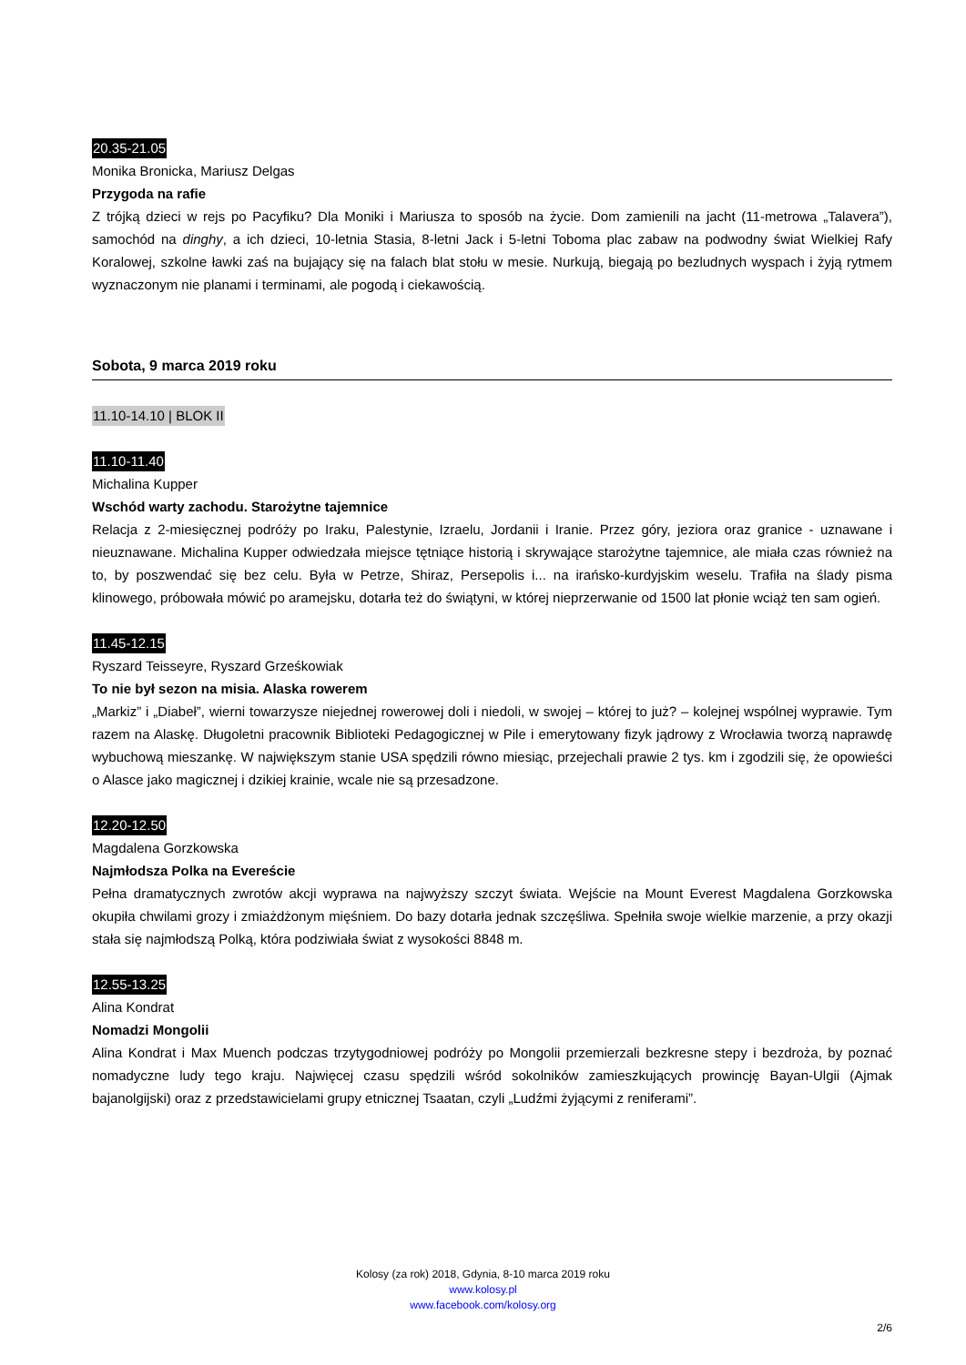20.35-21.05
Monika Bronicka, Mariusz Delgas
Przygoda na rafie
Z trójką dzieci w rejs po Pacyfiku? Dla Moniki i Mariusza to sposób na życie. Dom zamienili na jacht (11-metrowa „Talavera”), samochód na dinghy, a ich dzieci, 10-letnia Stasia, 8-letni Jack i 5-letni Toboma plac zabaw na podwodny świat Wielkiej Rafy Koralowej, szkolne ławki zaś na bujający się na falach blat stołu w mesie. Nurkują, biegają po bezludnych wyspach i żyją rytmem wyznaczonym nie planami i terminami, ale pogodą i ciekawością.
Sobota, 9 marca 2019 roku
11.10-14.10 | BLOK II
11.10-11.40
Michalina Kupper
Wschód warty zachodu. Starożytne tajemnice
Relacja z 2-miesięcznej podróży po Iraku, Palestynie, Izraelu, Jordanii i Iranie. Przez góry, jeziora oraz granice - uznawane i nieuznawane. Michalina Kupper odwiedzała miejsce tętniące historią i skrywające starożytne tajemnice, ale miała czas również na to, by poszwendać się bez celu. Była w Petrze, Shiraz, Persepolis i... na irańsko-kurdyjskim weselu. Trafiła na ślady pisma klinowego, próbowała mówić po aramejsku, dotarła też do świątyni, w której nieprzerwanie od 1500 lat płonie wciąż ten sam ogień.
11.45-12.15
Ryszard Teisseyre, Ryszard Grześkowiak
To nie był sezon na misia. Alaska rowerem
„Markiz” i „Diabeł”, wierni towarzysze niejednej rowerowej doli i niedoli, w swojej – której to już? – kolejnej wspólnej wyprawie. Tym razem na Alaskę. Długoletni pracownik Biblioteki Pedagogicznej w Pile i emerytowany fizyk jądrowy z Wrocławia tworzą naprawdę wybuchową mieszankę. W największym stanie USA spędzili równo miesiąc, przejechali prawie 2 tys. km i zgodzili się, że opowieści o Alasce jako magicznej i dzikiej krainie, wcale nie są przesadzone.
12.20-12.50
Magdalena Gorzkowska
Najmłodsza Polka na Evereście
Pełna dramatycznych zwrotów akcji wyprawa na najwyższy szczyt świata. Wejście na Mount Everest Magdalena Gorzkowska okupiła chwilami grozy i zmiażdżonym mięśniem. Do bazy dotarła jednak szczęśliwa. Spełniła swoje wielkie marzenie, a przy okazji stała się najmłodszą Polką, która podziwiała świat z wysokości 8848 m.
12.55-13.25
Alina Kondrat
Nomadzi Mongolii
Alina Kondrat i Max Muench podczas trzytygodniowej podróży po Mongolii przemierzali bezkresne stepy i bezdroża, by poznać nomadyczne ludy tego kraju. Najwięcej czasu spędzili wśród sokolników zamieszkujących prowincję Bayan-Ulgii (Ajmak bajanolgijski) oraz z przedstawicielami grupy etnicznej Tsaatan, czyli „Ludźmi żyjącymi z reniferami”.
Kolosy (za rok) 2018, Gdynia, 8-10 marca 2019 roku
www.kolosy.pl
www.facebook.com/kolosy.org
2/6